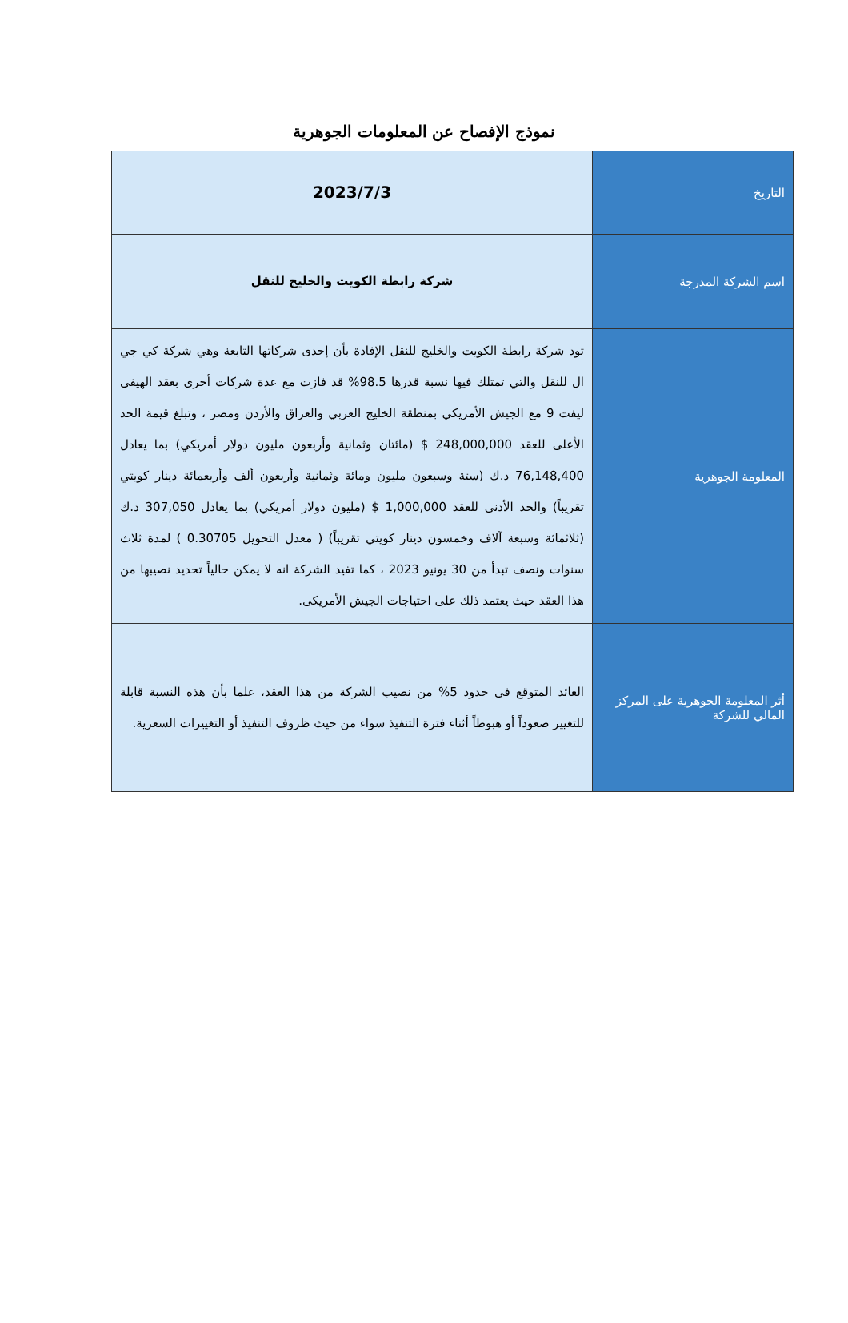نموذج الإفصاح عن المعلومات الجوهرية
| التاريخ | 2023/7/3 |
| اسم الشركة المدرجة | شركة رابطة الكويت والخليج للنقل |
| المعلومة الجوهرية | تود شركة رابطة الكويت والخليج للنقل الإفادة بأن إحدى شركاتها التابعة وهي شركة كي جي ال للنقل والتي تمتلك فيها نسبة قدرها 98.5% قد فازت مع عدة شركات أخرى بعقد الهيفى ليفت 9 مع الجيش الأمريكي بمنطقة الخليج العربي والعراق والأردن ومصر ، وتبلغ قيمة الحد الأعلى للعقد 248,000,000 $ (مائتان وثمانية وأربعون مليون دولار أمريكي) بما يعادل 76,148,400 د.ك (ستة وسبعون مليون ومائة وثمانية وأربعون ألف وأربعمائة دينار كويتي تقريباً) والحد الأدنى للعقد 1,000,000 $ (مليون دولار أمريكي) بما يعادل 307,050 د.ك (ثلاثمائة وسبعة آلاف وخمسون دينار كويتي تقريباً) ( معدل التحويل 0.30705 ) لمدة ثلاث سنوات ونصف تبدأ من 30 يونيو 2023 ، كما تفيد الشركة انه لا يمكن حالياً تحديد نصيبها من هذا العقد حيث يعتمد ذلك على احتياجات الجيش الأمريكى. |
| أثر المعلومة الجوهرية على المركز المالي للشركة | العائد المتوقع فى حدود 5% من نصيب الشركة من هذا العقد، علما بأن هذه النسبة قابلة للتغيير صعوداً أو هبوطاً أثناء فترة التنفيذ سواء من حيث ظروف التنفيذ أو التغييرات السعرية. |